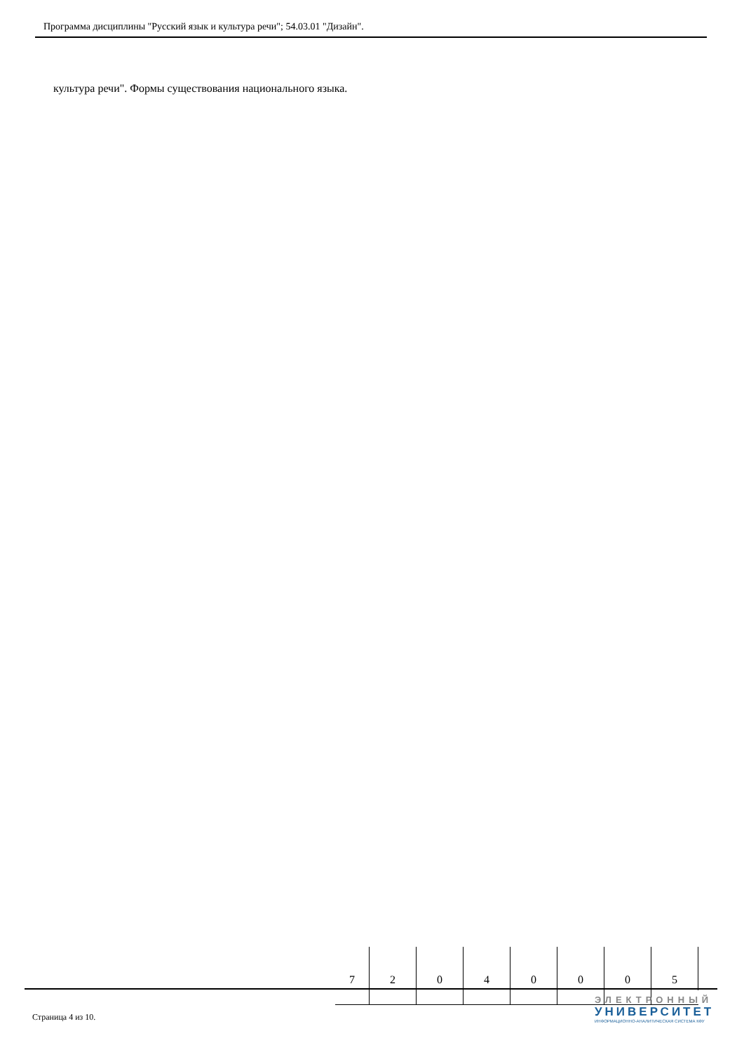Программа дисциплины "Русский язык и культура речи"; 54.03.01 "Дизайн".
культура речи". Формы существования национального языка.
| 7 | 2 | 0 | 4 | 0 | 0 | 0 | 5 |
Страница 4 из 10.
ЭЛЕКТРОННЫЙ
УНИВЕРСИТЕТ
ИНФОРМАЦИОННО-АНАЛИТИЧЕСКАЯ СИСТЕМА КФУ